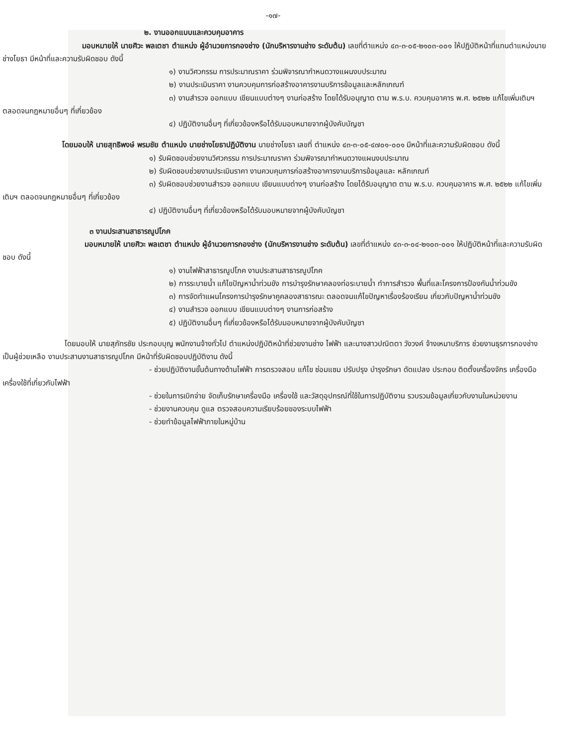-๑๗-
๒. งานออกแบบและควบคุมอาคาร
มอบหมายให้ นายศิวะ พลเตชา ตำแหน่ง ผู้อำนวยการกองช่าง (นักบริหารงานช่าง ระดับต้น) เลขที่ตำแหน่ง ๔๓-๓-๐๕-๒๑๐๓-๐๐๑ ให้ปฏิบัติหน้าที่แทนตำแหน่งนายช่างโยธา มีหน้าที่และความรับผิดชอบ ดังนี้
๑) งานวิศวกรรม การประมาณราคา ร่วมพิจารณากำหนดวางแผนงบประมาณ
๒) งานประเมินราคา งานควบคุมการก่อสร้างอาคารงานบริการข้อมูลและหลักเกณฑ์
๓) งานสำรวจ ออกแบบ เขียนแบบต่างๆ งานก่อสร้าง โดยได้รับอนุญาต ตาม พ.ร.บ. ควบคุมอาคาร พ.ศ. ๒๕๒๒ แก้ไขเพิ่มเติมฯ ตลอดจนกฎหมายอื่นๆ ที่เกี่ยวข้อง
๔) ปฏิบัติงานอื่นๆ ที่เกี่ยวข้องหรือได้รับมอบหมายจากผู้บังคับบัญชา
โดยมอบให้ นายสุทธิพงษ์ พรมชัย ตำแหน่ง นายช่างโยธาปฏิบัติงาน นายช่างโยธา เลขที่ ตำแหน่ง ๔๓-๓-๐๕-๔๗๐๑-๐๐๑ มีหน้าที่และความรับผิดชอบ ดังนี้
๑) รับผิดชอบช่วยงานวิศวกรรม การประมาณราคา ร่วมพิจารณากำหนดวางแผนงบประมาณ
๒) รับผิดชอบช่วยงานประเมินราคา งานควบคุมการก่อสร้างอาคารงานบริการข้อมูลและ หลักเกณฑ์
๓) รับผิดชอบช่วยงานสำรวจ ออกแบบ เขียนแบบต่างๆ งานก่อสร้าง โดยได้รับอนุญาต ตาม พ.ร.บ. ควบคุมอาคาร พ.ศ. ๒๕๒๒ แก้ไขเพิ่มเติมฯ ตลอดจนกฎหมายอื่นๆ ที่เกี่ยวข้อง
๔) ปฏิบัติงานอื่นๆ ที่เกี่ยวข้องหรือได้รับมอบหมายจากผู้บังคับบัญชา
๓ งานประสานสาธารณูปโภค
มอบหมายให้ นายศิวะ พลเตชา ตำแหน่ง ผู้อำนวยการกองช่าง (นักบริหารงานช่าง ระดับต้น) เลขที่ตำแหน่ง ๔๓-๓-๐๔-๒๑๐๓-๐๐๑ ให้ปฏิบัติหน้าที่และความรับผิดชอบ ดังนี้
๑) งานไฟฟ้าสาธารณูปโภค งานประสานสาธารณูปโภค
๒) การระบายน้ำ แก้ไขปัญหาน้ำท่วมขัง การบำรุงรักษาคลองท่อระบายน้ำ ทำการสำรวจ พื้นที่และโครงการป้องกันน้ำท่วมขัง
๓) การจัดทำแผนโครงการบำรุงรักษาคูคลองสาธารณะ ตลอดจนแก้ไขปัญหาเรื่องร้องเรียน เกี่ยวกับปัญหาน้ำท่วมขัง
๔) งานสำรวจ ออกแบบ เขียนแบบต่างๆ งานการก่อสร้าง
๕) ปฏิบัติงานอื่นๆ ที่เกี่ยวข้องหรือได้รับมอบหมายจากผู้บังคับบัญชา
โดยมอบให้ นายสุภัทรชัย ประกอบบุญ พนักงานจ้างทั่วไป ตำแหน่งปฏิบัติหน้าที่ช่วยงานช่าง ไฟฟ้า และนางสาวปณิตตา วังวงค์ จ้างเหมาบริการ ช่วยงานธุรการกองช่าง
เป็นผู้ช่วยเหลือ งานประสานงานสาธารณูปโภค มีหน้าที่รับผิดชอบปฏิบัติงาน ดังนี้
- ช่วยปฏิบัติงานขั้นต้นทางด้านไฟฟ้า การตรวจสอบ แก้ไข ซ่อมแซม ปรับปรุง บำรุงรักษา ดัดแปลง ประกอบ ติดตั้งเครื่องจักร เครื่องมือเครื่องใช้ที่เกี่ยวกับไฟฟ้า
- ช่วยในการเบิกจ่าย จัดเก็บรักษาเครื่องมือ เครื่องใช้ และวัสดุอุปกรณ์ที่ใช้ในการปฏิบัติงาน รวบรวมข้อมูลเกี่ยวกับงานในหน่วยงาน
- ช่วยงานควบคุม ดูแล ตรวจสอบความเรียบร้อยของระบบไฟฟ้า
- ช่วยทำข้อมูลไฟฟ้าภายในหมู่บ้าน